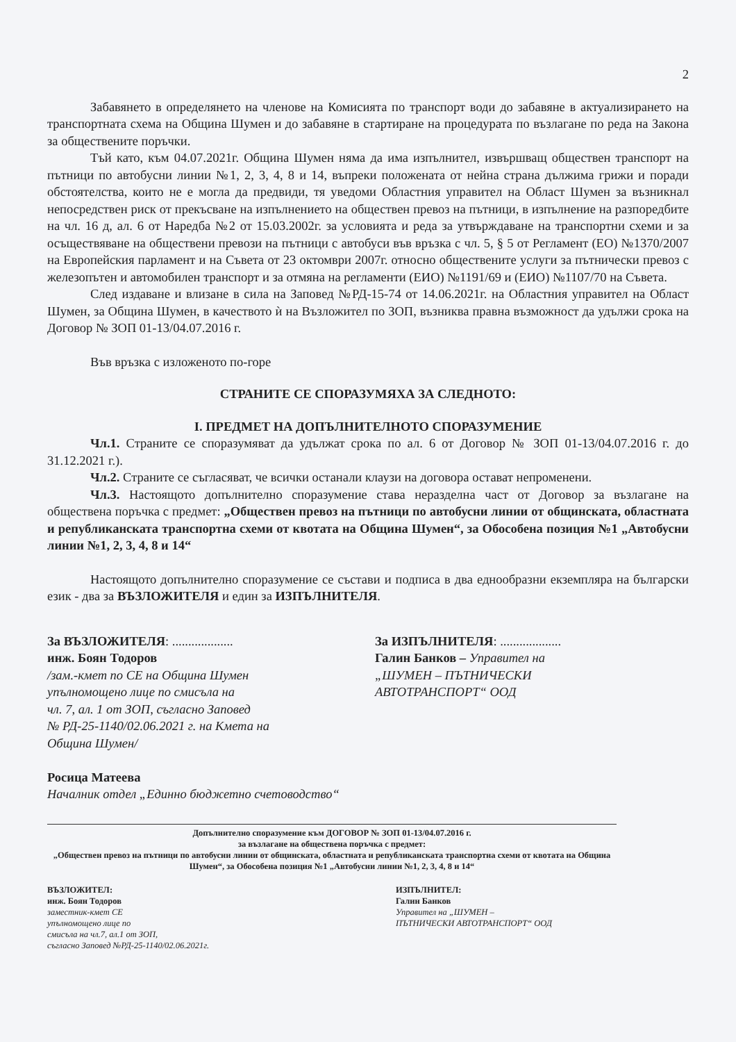2
Забавянето в определянето на членове на Комисията по транспорт води до забавяне в актуализирането на транспортната схема на Община Шумен и до забавяне в стартиране на процедурата по възлагане по реда на Закона за обществените поръчки.
Тъй като, към 04.07.2021г. Община Шумен няма да има изпълнител, извършващ обществен транспорт на пътници по автобусни линии №1, 2, 3, 4, 8 и 14, въпреки положената от нейна страна дължима грижи и поради обстоятелства, които не е могла да предвиди, тя уведоми Областния управител на Област Шумен за възникнал непосредствен риск от прекъсване на изпълнението на обществен превоз на пътници, в изпълнение на разпоредбите на чл. 16 д, ал. 6 от Наредба №2 от 15.03.2002г. за условията и реда за утвърждаване на транспортни схеми и за осъществяване на обществени превози на пътници с автобуси във връзка с чл. 5, § 5 от Регламент (ЕО) №1370/2007 на Европейския парламент и на Съвета от 23 октомври 2007г. относно обществените услуги за пътнически превоз с железопътен и автомобилен транспорт и за отмяна на регламенти (ЕИО) №1191/69 и (ЕИО) №1107/70 на Съвета.
След издаване и влизане в сила на Заповед №РД-15-74 от 14.06.2021г. на Областния управител на Област Шумен, за Община Шумен, в качеството ѝ на Възложител по ЗОП, възниква правна възможност да удължи срока на Договор № ЗОП 01-13/04.07.2016 г.
Във връзка с изложеното по-горе
СТРАНИТЕ СЕ СПОРАЗУМЯХА ЗА СЛЕДНОТО:
I. ПРЕДМЕТ НА ДОПЪЛНИТЕЛНОТО СПОРАЗУМЕНИЕ
Чл.1. Страните се споразумяват да удължат срока по ал. 6 от Договор № ЗОП 01-13/04.07.2016 г. до 31.12.2021 г.).
Чл.2. Страните се съгласяват, че всички останали клаузи на договора остават непроменени.
Чл.3. Настоящото допълнително споразумение става неразделна част от Договор за възлагане на обществена поръчка с предмет: „Обществен превоз на пътници по автобусни линии от общинската, областната и републиканската транспортна схеми от квотата на Община Шумен“, за Обособена позиция №1 „Автобусни линии №1, 2, 3, 4, 8 и 14“
Настоящото допълнително споразумение се състави и подписа в два еднообразни екземпляра на български език - два за ВЪЗЛОЖИТЕЛЯ и един за ИЗПЪЛНИТЕЛЯ.
За ВЪЗЛОЖИТЕЛЯ: ...................
инж. Боян Тодоров
/зам.-кмет по СЕ на Община Шумен
упълномощено лице по смисъла на
чл. 7, ал. 1 от ЗОП, съгласно Заповед
№ РД-25-1140/02.06.2021 г. на Кмета на
Община Шумен/
Росица Матеева
Началник отдел „Единно бюджетно счетоводство“
За ИЗПЪЛНИТЕЛЯ: ...................
Галин Банков – Управител на
„ШУМЕН – ПЪТНИЧЕСКИ
АВТОТРАНСПОРТ“ ООД
Допълнително споразумение към ДОГОВОР № ЗОП 01-13/04.07.2016 г.
за възлагане на обществена поръчка с предмет:
„Обществен превоз на пътници по автобусни линии от общинската, областната и републиканската транспортна схеми от квотата на Община Шумен“, за Обособена позиция №1 „Автобусни линии №1, 2, 3, 4, 8 и 14“
ВЪЗЛОЖИТЕЛ:
инж. Боян Тодоров
заместник-кмет СЕ
упълномощено лице по
смисъла на чл.7, ал.1 от ЗОП,
съгласно Заповед №РД-25-1140/02.06.2021г.
ИЗПЪЛНИТЕЛ:
Галин Банков
Управител на „ШУМЕН –
ПЪТНИЧЕСКИ АВТОТРАНСПОРТ“ ООД